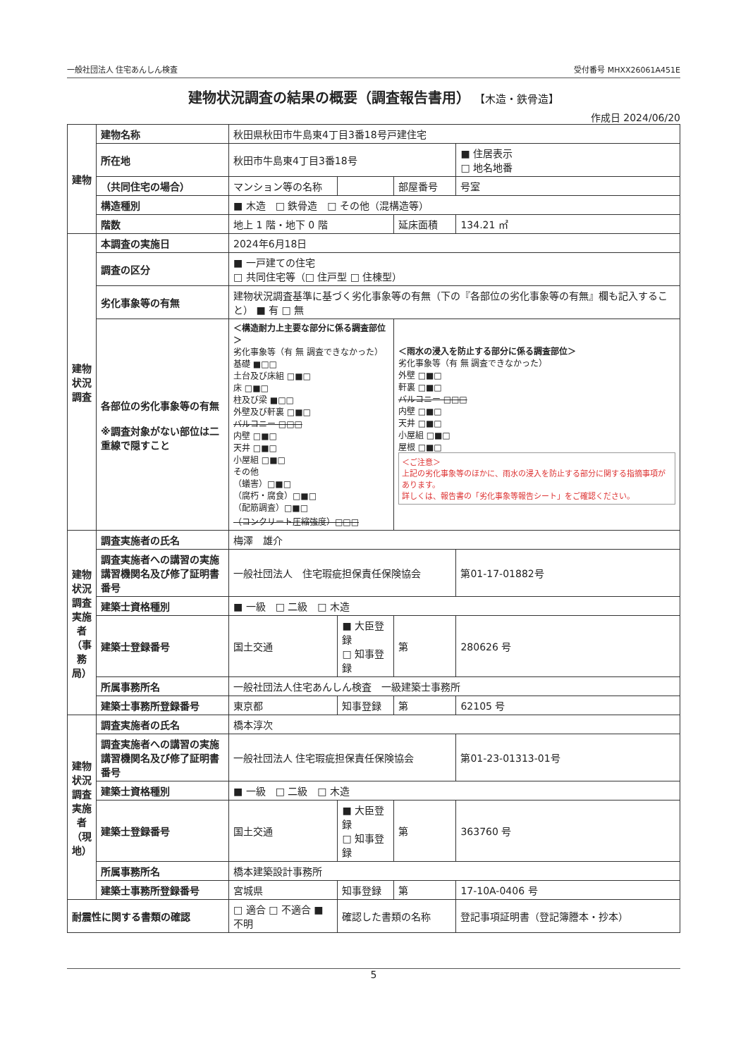一般社団法人 住宅あんしん検査 受付番号 MHXX26061A451E
建物状況調査の結果の概要（調査報告書用） 【木造・鉄骨造】
作成日 2024/06/20
| 建物 | 建物名称 | 秋田県秋田市牛島東4丁目3番18号戸建住宅 | | | |
| | 所在地 | 秋田市牛島東4丁目3番18号 | | | ■ 住居表示 □ 地名地番 |
| | （共同住宅の場合） | マンション等の名称 | | 部屋番号 | 号室 |
| | 構造種別 | ■ 木造 □ 鉄骨造 □ その他（混構造等） | | | |
| | 階数 | 地上 1 階・地下 0 階 | | 延床面積 | 134.21 ㎡ |
| 建物状況調査 | 本調査の実施日 | 2024年6月18日 | | | |
| | 調査の区分 | ■ 一戸建ての住宅 □ 共同住宅等（□ 住戸型 □ 住棟型） | | | |
| | 劣化事象等の有無 | 建物状況調査基準に基づく劣化事象等の有無（下の『各部位の劣化事象等の有無』欄も記入すること） ■ 有 □ 無 | | | |
| | 各部位の劣化事象等の有無 ※調査対象がない部位は二重線で隠すこと | ＜構造耐力上主要な部分に係る調査部位＞ 劣化事象等（有 無 調査できなかった） 基礎 ■□□ 土台及び床組 □■□ 床 □■□ 柱及び梁 ■□□ 外壁及び軒裏 □■□ バルコニー □□□ 内壁 □■□ 天井 □■□ 小屋組 □■□ その他 （蟻害）□■□ （腐朽・腐食）□■□ （配筋調査）□■□ （コンクリート圧縮強度）□□□ | | ＜雨水の浸入を防止する部分に係る調査部位＞ 劣化事象等（有 無 調査できなかった） 外壁 □■□ 軒裏 □■□ バルコニー □□□ 内壁 □■□ 天井 □■□ 小屋組 □■□ 屋根 □■□ ＜ご注意＞ 上記の劣化事象等のほかに、雨水の浸入を防止する部分に関する指摘事項があります。 詳しくは、報告書の「劣化事象等報告シート」をご確認ください。 | |
| 建物状況調査実施者（事務局） | 調査実施者の氏名 | 梅澤 雄介 | | | |
| | 調査実施者への講習の実施講習機関名及び修了証明書番号 | 一般社団法人 住宅瑕疵担保責任保険協会 | | | 第01-17-01882号 |
| | 建築士資格種別 | ■ 一級 □ 二級 □ 木造 | | | |
| | 建築士登録番号 | 国土交通 | ■ 大臣登録 □ 知事登録 | 第 | 280626 号 |
| | 所属事務所名 | 一般社団法人住宅あんしん検査 一級建築士事務所 | | | |
| | 建築士事務所登録番号 | 東京都 | 知事登録 | 第 | 62105 号 |
| 建物状況調査実施者（現地） | 調査実施者の氏名 | 橋本淳次 | | | |
| | 調査実施者への講習の実施講習機関名及び修了証明書番号 | 一般社団法人 住宅瑕疵担保責任保険協会 | | | 第01-23-01313-01号 |
| | 建築士資格種別 | ■ 一級 □ 二級 □ 木造 | | | |
| | 建築士登録番号 | 国土交通 | ■ 大臣登録 □ 知事登録 | 第 | 363760 号 |
| | 所属事務所名 | 橋本建築設計事務所 | | | |
| | 建築士事務所登録番号 | 宮城県 | 知事登録 | 第 | 17-10A-0406 号 |
| 耐震性に関する書類の確認 | | □ 適合 □ 不適合 ■ 不明 | 確認した書類の名称 | | 登記事項証明書（登記簿謄本・抄本） |
5